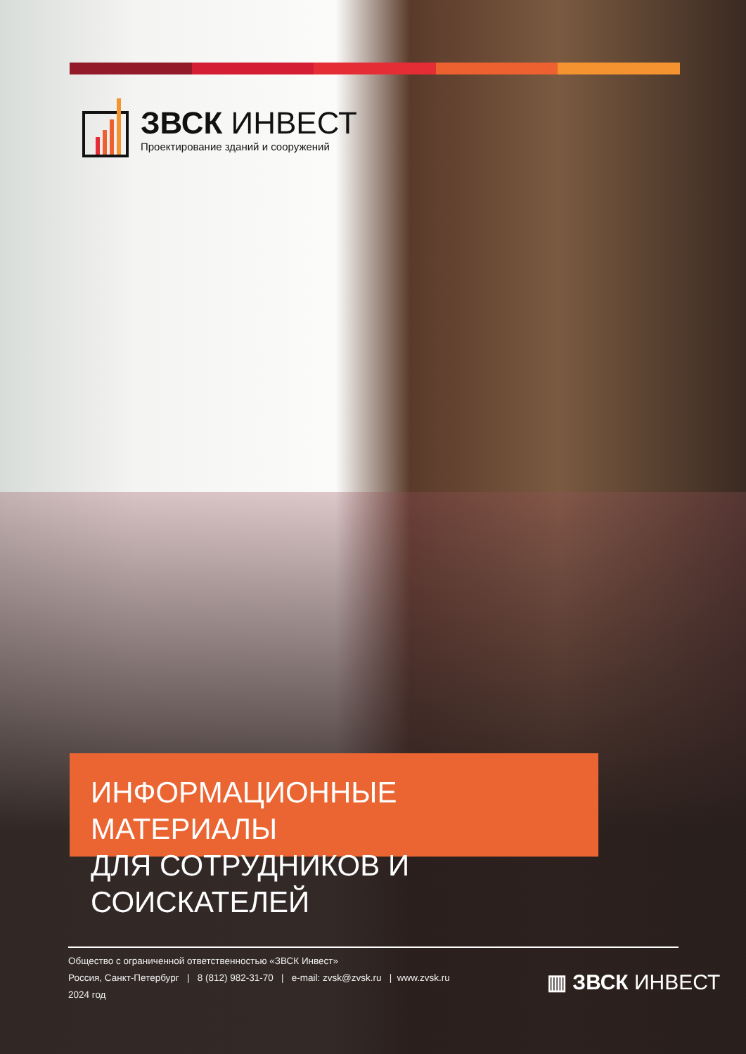ЗВСК ИНВЕСТ
Проектирование зданий и сооружений
ИНФОРМАЦИОННЫЕ МАТЕРИАЛЫ
ДЛЯ СОТРУДНИКОВ И СОИСКАТЕЛЕЙ
Общество с ограниченной ответственностью «ЗВСК Инвест»
Россия, Санкт-Петербург | 8 (812) 982-31-70 | e-mail: zvsk@zvsk.ru | www.zvsk.ru
2024 год
▥ ЗВСК ИНВЕСТ